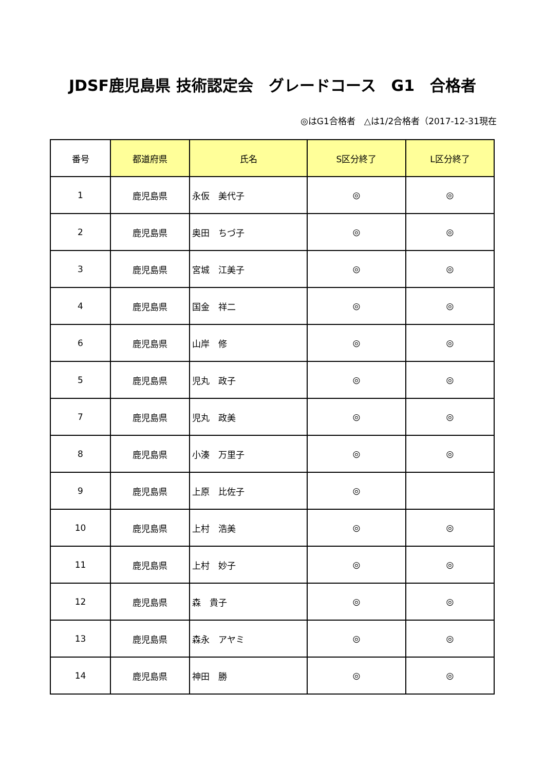JDSF鹿児島県 技術認定会　グレードコース　G1　合格者
◎はG1合格者　△は1/2合格者（2017-12-31現在
| 番号 | 都道府県 | 氏名 | S区分終了 | L区分終了 |
| --- | --- | --- | --- | --- |
| 1 | 鹿児島県 | 永仮 美代子 | ◎ | ◎ |
| 2 | 鹿児島県 | 奥田 ちづ子 | ◎ | ◎ |
| 3 | 鹿児島県 | 宮城 江美子 | ◎ | ◎ |
| 4 | 鹿児島県 | 国金 祥二 | ◎ | ◎ |
| 6 | 鹿児島県 | 山岸 修 | ◎ | ◎ |
| 5 | 鹿児島県 | 児丸 政子 | ◎ | ◎ |
| 7 | 鹿児島県 | 児丸 政美 | ◎ | ◎ |
| 8 | 鹿児島県 | 小湊 万里子 | ◎ | ◎ |
| 9 | 鹿児島県 | 上原 比佐子 | ◎ | |
| 10 | 鹿児島県 | 上村 浩美 | ◎ | ◎ |
| 11 | 鹿児島県 | 上村 妙子 | ◎ | ◎ |
| 12 | 鹿児島県 | 森 貴子 | ◎ | ◎ |
| 13 | 鹿児島県 | 森永 アヤミ | ◎ | ◎ |
| 14 | 鹿児島県 | 神田 勝 | ◎ | ◎ |